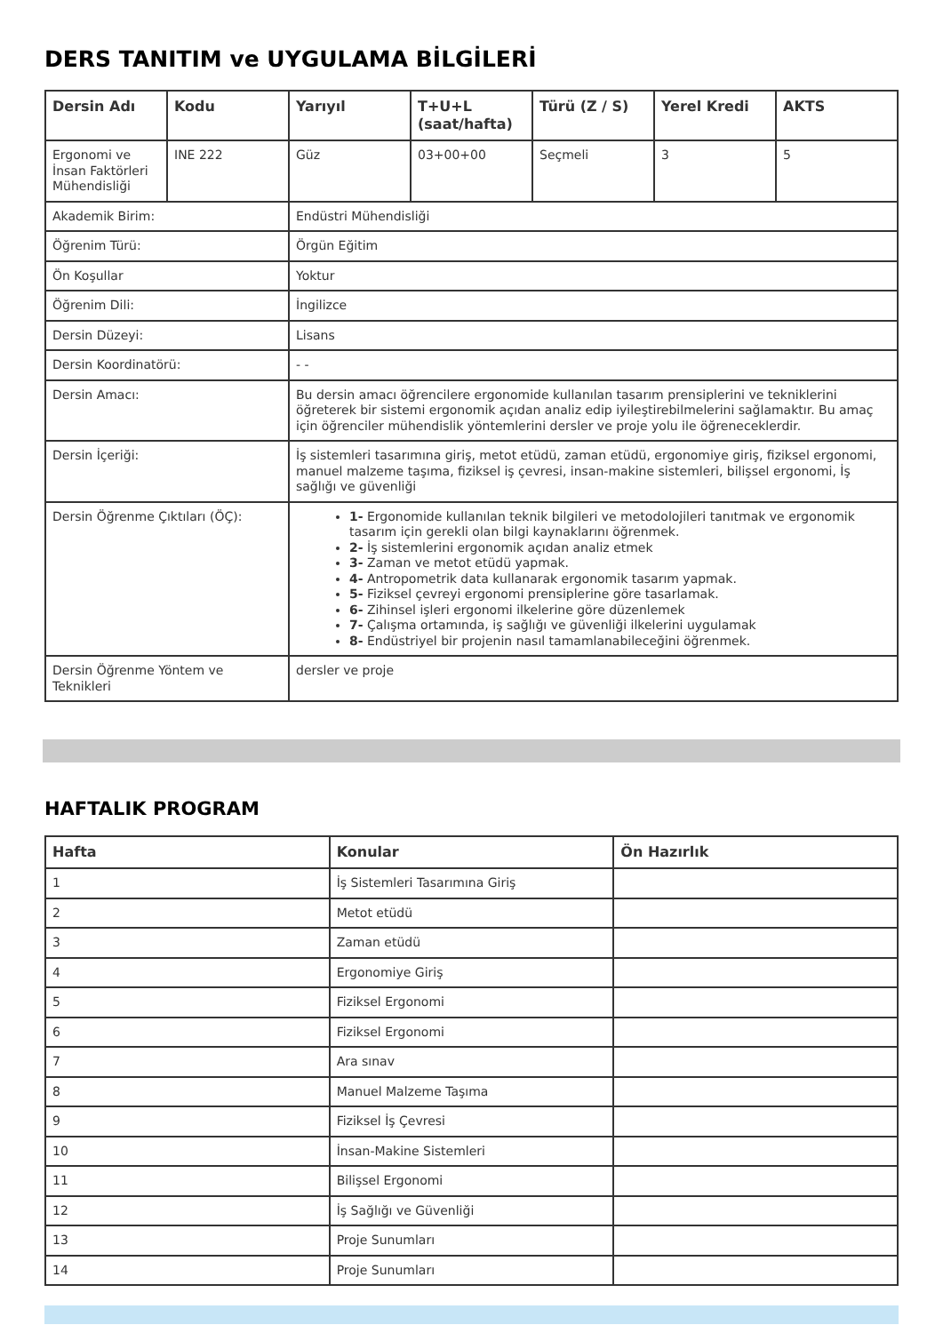DERS TANITIM ve UYGULAMA BİLGİLERİ
| Dersin Adı | Kodu | Yarıyıl | T+U+L (saat/hafta) | Türü (Z / S) | Yerel Kredi | AKTS |
| --- | --- | --- | --- | --- | --- | --- |
| Ergonomi ve İnsan Faktörleri Mühendisliği | INE 222 | Güz | 03+00+00 | Seçmeli | 3 | 5 |
| Akademik Birim: | | Endüstri Mühendisliği | | | | |
| Öğrenim Türü: | | Örgün Eğitim | | | | |
| Ön Koşullar | | Yoktur | | | | |
| Öğrenim Dili: | | İngilizce | | | | |
| Dersin Düzeyi: | | Lisans | | | | |
| Dersin Koordinatörü: | | - - | | | | |
| Dersin Amacı: | | Bu dersin amacı öğrencilere ergonomide kullanılan tasarım prensiplerini ve tekniklerini öğreterek bir sistemi ergonomik açıdan analiz edip iyileştirebilmelerini sağlamaktır. Bu amaç için öğrenciler mühendislik yöntemlerini dersler ve proje yolu ile öğreneceklerdir. | | | | |
| Dersin İçeriği: | | İş sistemleri tasarımına giriş, metot etüdü, zaman etüdü, ergonomiye giriş, fiziksel ergonomi, manuel malzeme taşıma, fiziksel iş çevresi, insan-makine sistemleri, bilişsel ergonomi, İş sağlığı ve güvenliği | | | | |
| Dersin Öğrenme Çıktıları (ÖÇ): | | 1- Ergonomide kullanılan teknik bilgileri ve metodolojileri tanıtmak ve ergonomik tasarım için gerekli olan bilgi kaynaklarını öğrenmek. 2- İş sistemlerini ergonomik açıdan analiz etmek 3- Zaman ve metot etüdü yapmak. 4- Antropometrik data kullanarak ergonomik tasarım yapmak. 5- Fiziksel çevreyi ergonomi prensiplerine göre tasarlamak. 6- Zihinsel işleri ergonomi ilkelerine göre düzenlemek 7- Çalışma ortamında, iş sağlığı ve güvenliği ilkelerini uygulamak 8- Endüstriyel bir projenin nasıl tamamlanabileceğini öğrenmek. | | | | |
| Dersin Öğrenme Yöntem ve Teknikleri | | dersler ve proje | | | | |
HAFTALIK PROGRAM
| Hafta | Konular | Ön Hazırlık |
| --- | --- | --- |
| 1 | İş Sistemleri Tasarımına Giriş | |
| 2 | Metot etüdü | |
| 3 | Zaman etüdü | |
| 4 | Ergonomiye Giriş | |
| 5 | Fiziksel Ergonomi | |
| 6 | Fiziksel Ergonomi | |
| 7 | Ara sınav | |
| 8 | Manuel Malzeme Taşıma | |
| 9 | Fiziksel İş Çevresi | |
| 10 | İnsan-Makine Sistemleri | |
| 11 | Bilişsel Ergonomi | |
| 12 | İş Sağlığı ve Güvenliği | |
| 13 | Proje Sunumları | |
| 14 | Proje Sunumları | |